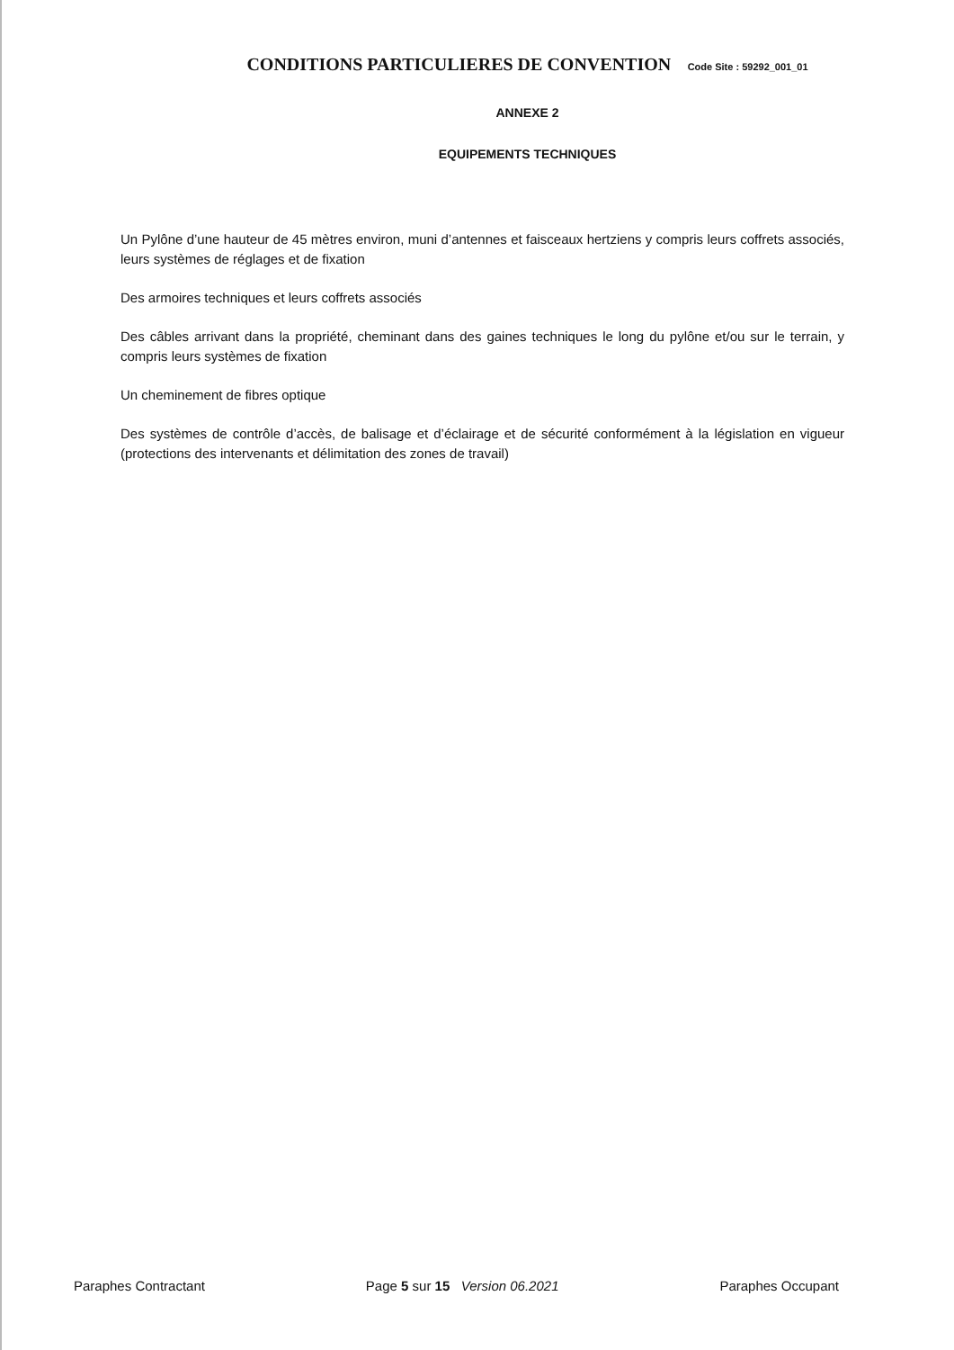CONDITIONS PARTICULIERES DE CONVENTION Code Site : 59292_001_01
ANNEXE 2
EQUIPEMENTS TECHNIQUES
Un Pylône d’une hauteur de 45 mètres environ, muni d’antennes et faisceaux hertziens y compris leurs coffrets associés, leurs systèmes de réglages et de fixation
Des armoires techniques et leurs coffrets associés
Des câbles arrivant dans la propriété, cheminant dans des gaines techniques le long du pylône et/ou sur le terrain, y compris leurs systèmes de fixation
Un cheminement de fibres optique
Des systèmes de contrôle d’accès, de balisage et d’éclairage et de sécurité conformément à la législation en vigueur (protections des intervenants et délimitation des zones de travail)
Paraphes Contractant Page 5 sur 15 Version 06.2021 Paraphes Occupant